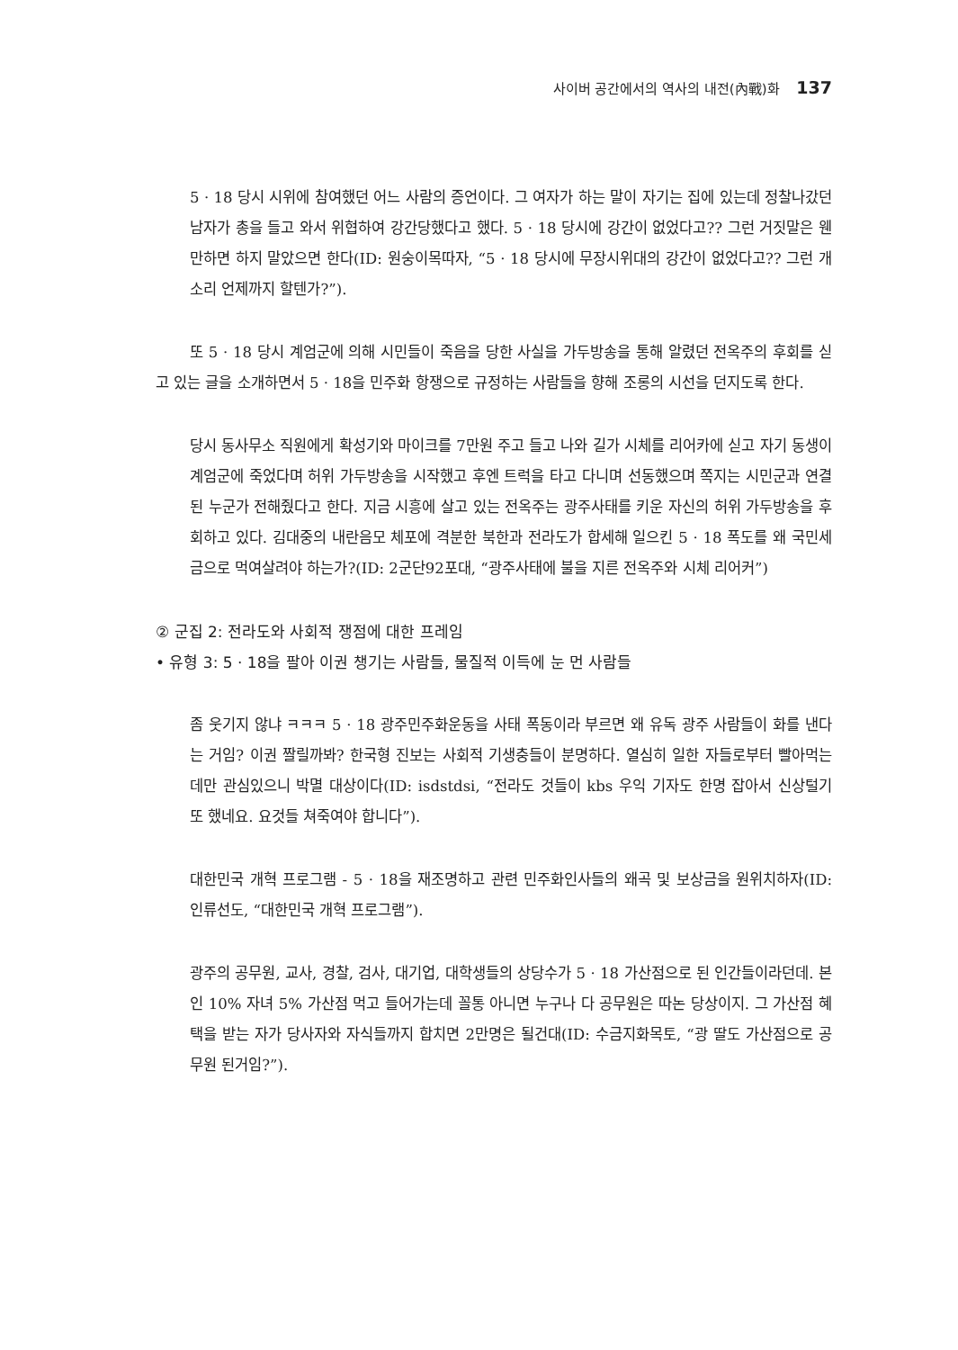사이버 공간에서의 역사의 내전(內戰)화 137
5 · 18 당시 시위에 참여했던 어느 사람의 증언이다. 그 여자가 하는 말이 자기는 집에 있는데 정찰나갔던 남자가 총을 들고 와서 위협하여 강간당했다고 했다. 5 · 18 당시에 강간이 없었다고?? 그런 거짓말은 웬만하면 하지 말았으면 한다(ID: 원숭이목따자, “5 · 18 당시에 무장시위대의 강간이 없었다고?? 그런 개소리 언제까지 할텐가?”).
또 5 · 18 당시 계엄군에 의해 시민들이 죽음을 당한 사실을 가두방송을 통해 알렸던 전옥주의 후회를 싣고 있는 글을 소개하면서 5 · 18을 민주화 항쟁으로 규정하는 사람들을 향해 조롱의 시선을 던지도록 한다.
당시 동사무소 직원에게 확성기와 마이크를 7만원 주고 들고 나와 길가 시체를 리어카에 싣고 자기 동생이 계엄군에 죽었다며 허위 가두방송을 시작했고 후엔 트럭을 타고 다니며 선동했으며 쪽지는 시민군과 연결된 누군가 전해줬다고 한다. 지금 시흥에 살고 있는 전옥주는 광주사태를 키운 자신의 허위 가두방송을 후회하고 있다. 김대중의 내란음모 체포에 격분한 북한과 전라도가 합세해 일으킨 5 · 18 폭도를 왜 국민세금으로 먹여살려야 하는가?(ID: 2군단92포대, “광주사태에 불을 지른 전옥주와 시체 리어커”)
② 군집 2: 전라도와 사회적 쟁점에 대한 프레임
• 유형 3: 5 · 18을 팔아 이권 챙기는 사람들, 물질적 이득에 눈 먼 사람들
좀 웃기지 않냐 ㅋㅋㅋ 5 · 18 광주민주화운동을 사태 폭동이라 부르면 왜 유독 광주 사람들이 화를 낸다는 거임? 이권 짤릴까봐? 한국형 진보는 사회적 기생충들이 분명하다. 열심히 일한 자들로부터 빨아먹는 데만 관심있으니 박멸 대상이다(ID: isdstdsi, “전라도 것들이 kbs 우익 기자도 한명 잡아서 신상털기 또 했네요. 요것들 쳐죽여야 합니다”).
대한민국 개혁 프로그램 - 5 · 18을 재조명하고 관련 민주화인사들의 왜곡 및 보상금을 원위치하자(ID: 인류선도, “대한민국 개혁 프로그램”).
광주의 공무원, 교사, 경찰, 검사, 대기업, 대학생들의 상당수가 5 · 18 가산점으로 된 인간들이라던데. 본인 10% 자녀 5% 가산점 먹고 들어가는데 꼴통 아니면 누구나 다 공무원은 따논 당상이지. 그 가산점 혜택을 받는 자가 당사자와 자식들까지 합치면 2만명은 될건대(ID: 수금지화목토, “광 딸도 가산점으로 공무원 된거임?”).